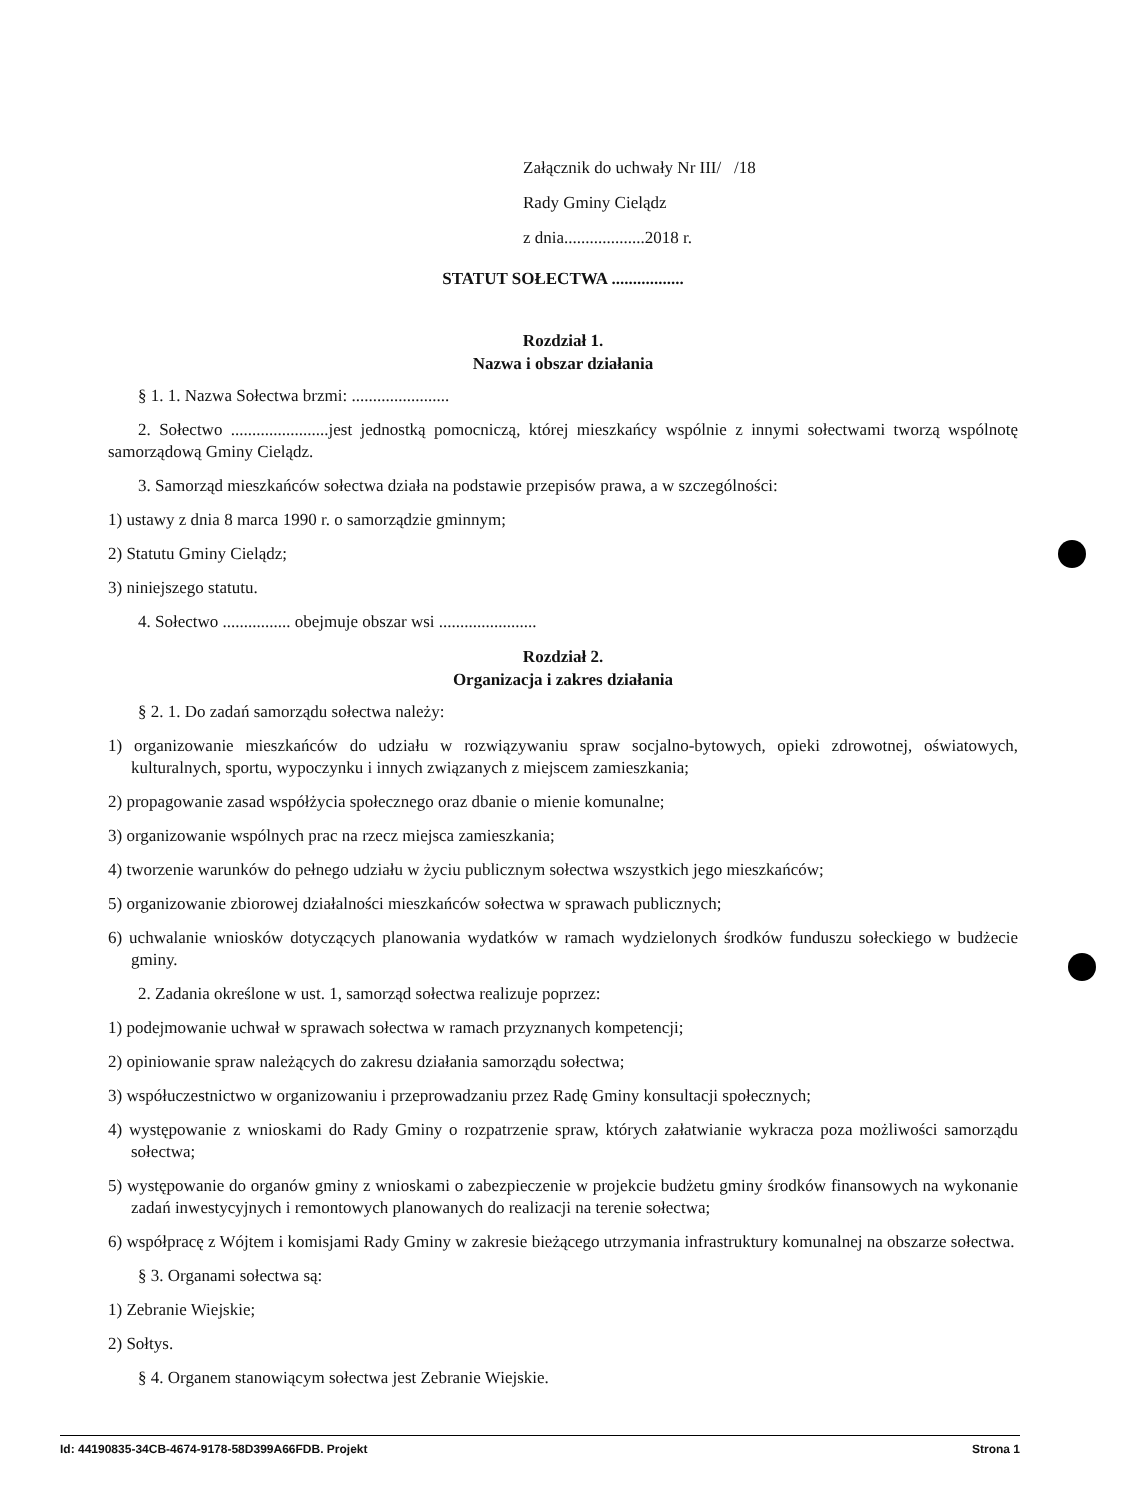Załącznik do uchwały Nr III/ /18
Rady Gminy Cielądz
z dnia...................2018 r.
STATUT SOŁECTWA .................
Rozdział 1.
Nazwa i obszar działania
§ 1. 1. Nazwa Sołectwa brzmi: .......................
2. Sołectwo .......................jest jednostką pomocniczą, której mieszkańcy wspólnie z innymi sołectwami tworzą wspólnotę samorządową Gminy Cielądz.
3. Samorząd mieszkańców sołectwa działa na podstawie przepisów prawa, a w szczególności:
1) ustawy z dnia 8 marca 1990 r. o samorządzie gminnym;
2) Statutu Gminy Cielądz;
3) niniejszego statutu.
4. Sołectwo ................ obejmuje obszar wsi .......................
Rozdział 2.
Organizacja i zakres działania
§ 2. 1. Do zadań samorządu sołectwa należy:
1) organizowanie mieszkańców do udziału w rozwiązywaniu spraw socjalno-bytowych, opieki zdrowotnej, oświatowych, kulturalnych, sportu, wypoczynku i innych związanych z miejscem zamieszkania;
2) propagowanie zasad współżycia społecznego oraz dbanie o mienie komunalne;
3) organizowanie wspólnych prac na rzecz miejsca zamieszkania;
4) tworzenie warunków do pełnego udziału w życiu publicznym sołectwa wszystkich jego mieszkańców;
5) organizowanie zbiorowej działalności mieszkańców sołectwa w sprawach publicznych;
6) uchwalanie wniosków dotyczących planowania wydatków w ramach wydzielonych środków funduszu sołeckiego w budżecie gminy.
2. Zadania określone w ust. 1, samorząd sołectwa realizuje poprzez:
1) podejmowanie uchwał w sprawach sołectwa w ramach przyznanych kompetencji;
2) opiniowanie spraw należących do zakresu działania samorządu sołectwa;
3) współuczestnictwo w organizowaniu i przeprowadzaniu przez Radę Gminy konsultacji społecznych;
4) występowanie z wnioskami do Rady Gminy o rozpatrzenie spraw, których załatwianie wykracza poza możliwości samorządu sołectwa;
5) występowanie do organów gminy z wnioskami o zabezpieczenie w projekcie budżetu gminy środków finansowych na wykonanie zadań inwestycyjnych i remontowych planowanych do realizacji na terenie sołectwa;
6) współpracę z Wójtem i komisjami Rady Gminy w zakresie bieżącego utrzymania infrastruktury komunalnej na obszarze sołectwa.
§ 3. Organami sołectwa są:
1) Zebranie Wiejskie;
2) Sołtys.
§ 4. Organem stanowiącym sołectwa jest Zebranie Wiejskie.
Id: 44190835-34CB-4674-9178-58D399A66FDB. Projekt Strona 1